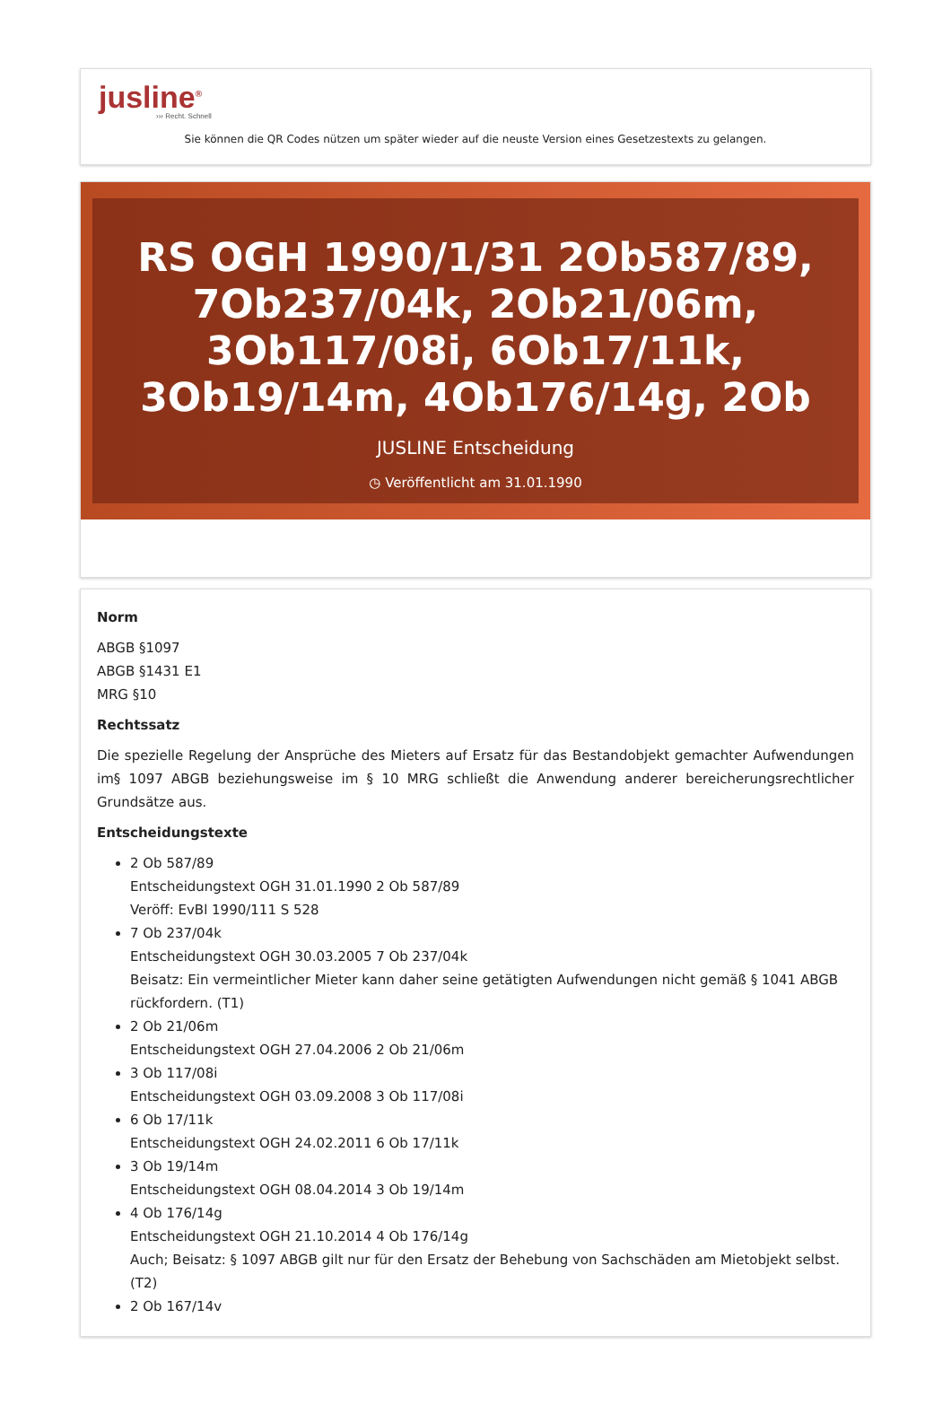jusline<sup>®</sup>
››› Recht. Schnell
Sie können die QR Codes nützen um später wieder auf die neuste Version eines Gesetzestexts zu gelangen.
RS OGH 1990/1/31 2Ob587/89, 7Ob237/04k, 2Ob21/06m, 3Ob117/08i, 6Ob17/11k, 3Ob19/14m, 4Ob176/14g, 2Ob
JUSLINE Entscheidung
◷ Veröffentlicht am 31.01.1990
Norm
ABGB §1097
ABGB §1431 E1
MRG §10
Rechtssatz
Die spezielle Regelung der Ansprüche des Mieters auf Ersatz für das Bestandobjekt gemachter Aufwendungen im§ 1097 ABGB beziehungsweise im § 10 MRG schließt die Anwendung anderer bereicherungsrechtlicher Grundsätze aus.
Entscheidungstexte
2 Ob 587/89
Entscheidungstext OGH 31.01.1990 2 Ob 587/89
Veröff: EvBl 1990/111 S 528
7 Ob 237/04k
Entscheidungstext OGH 30.03.2005 7 Ob 237/04k
Beisatz: Ein vermeintlicher Mieter kann daher seine getätigten Aufwendungen nicht gemäß § 1041 ABGB rückfordern. (T1)
2 Ob 21/06m
Entscheidungstext OGH 27.04.2006 2 Ob 21/06m
3 Ob 117/08i
Entscheidungstext OGH 03.09.2008 3 Ob 117/08i
6 Ob 17/11k
Entscheidungstext OGH 24.02.2011 6 Ob 17/11k
3 Ob 19/14m
Entscheidungstext OGH 08.04.2014 3 Ob 19/14m
4 Ob 176/14g
Entscheidungstext OGH 21.10.2014 4 Ob 176/14g
Auch; Beisatz: § 1097 ABGB gilt nur für den Ersatz der Behebung von Sachschäden am Mietobjekt selbst. (T2)
2 Ob 167/14v